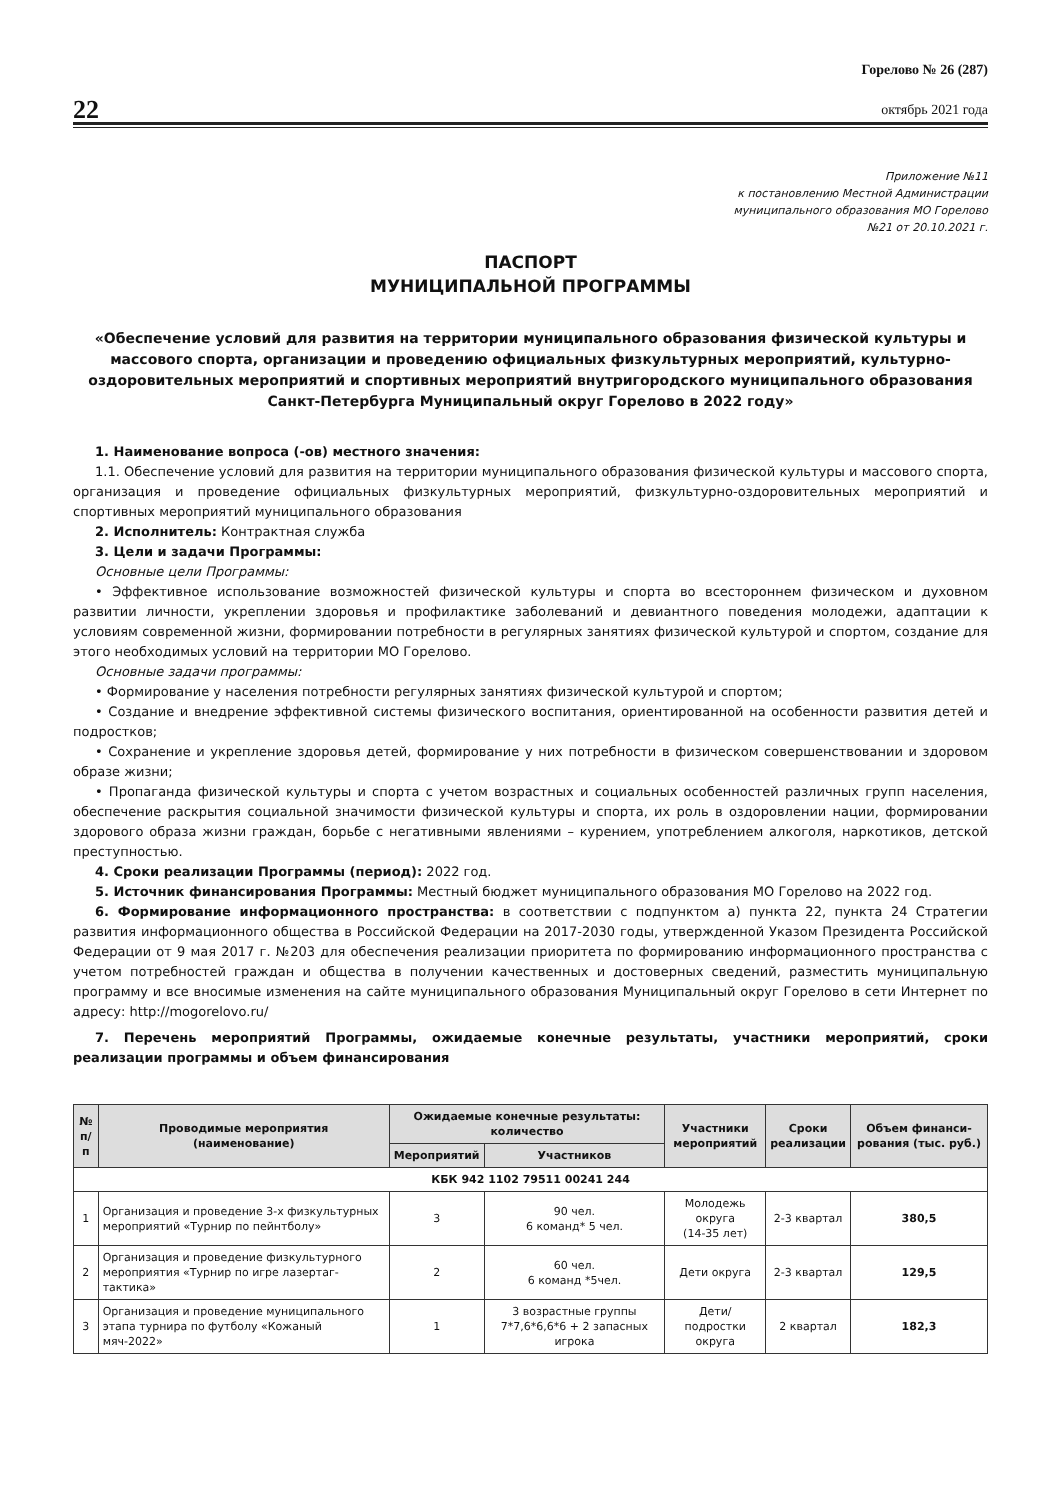22
Горелово № 26 (287)
октябрь 2021 года
Приложение №11
к постановлению Местной Администрации
муниципального образования МО Горелово
№21 от 20.10.2021 г.
ПАСПОРТ
МУНИЦИПАЛЬНОЙ ПРОГРАММЫ
«Обеспечение условий для развития на территории муниципального образования физической культуры и массового спорта, организации и проведению официальных физкультурных мероприятий, культурно-оздоровительных мероприятий и спортивных мероприятий внутригородского муниципального образования Санкт-Петербурга Муниципальный округ Горелово в 2022 году»
1. Наименование вопроса (-ов) местного значения:
1.1. Обеспечение условий для развития на территории муниципального образования физической культуры и массового спорта, организация и проведение официальных физкультурных мероприятий, физкультурно-оздоровительных мероприятий и спортивных мероприятий муниципального образования
2. Исполнитель: Контрактная служба
3. Цели и задачи Программы:
Основные цели Программы:
• Эффективное использование возможностей физической культуры и спорта во всестороннем физическом и духовном развитии личности, укреплении здоровья и профилактике заболеваний и девиантного поведения молодежи, адаптации к условиям современной жизни, формировании потребности в регулярных занятиях физической культурой и спортом, создание для этого необходимых условий на территории МО Горелово.
Основные задачи программы:
• Формирование у населения потребности регулярных занятиях физической культурой и спортом;
• Создание и внедрение эффективной системы физического воспитания, ориентированной на особенности развития детей и подростков;
• Сохранение и укрепление здоровья детей, формирование у них потребности в физическом совершенствовании и здоровом образе жизни;
• Пропаганда физической культуры и спорта с учетом возрастных и социальных особенностей различных групп населения, обеспечение раскрытия социальной значимости физической культуры и спорта, их роль в оздоровлении нации, формировании здорового образа жизни граждан, борьбе с негативными явлениями – курением, употреблением алкоголя, наркотиков, детской преступностью.
4. Сроки реализации Программы (период): 2022 год.
5. Источник финансирования Программы: Местный бюджет муниципального образования МО Горелово на 2022 год.
6. Формирование информационного пространства: в соответствии с подпунктом а) пункта 22, пункта 24 Стратегии развития информационного общества в Российской Федерации на 2017-2030 годы, утвержденной Указом Президента Российской Федерации от 9 мая 2017 г. №203 для обеспечения реализации приоритета по формированию информационного пространства с учетом потребностей граждан и общества в получении качественных и достоверных сведений, разместить муниципальную программу и все вносимые изменения на сайте муниципального образования Муниципальный округ Горелово в сети Интернет по адресу: http://mogorelovo.ru/
7. Перечень мероприятий Программы, ожидаемые конечные результаты, участники мероприятий, сроки реализации программы и объем финансирования
| № п/п | Проводимые мероприятия (наименование) | Ожидаемые конечные результаты: количество | | Участники мероприятий | Сроки реализации | Объем финанси-рования (тыс. руб.) |
| --- | --- | --- | --- | --- | --- | --- |
| | | Мероприятий | Участников | | | |
| КБК 942 1102 79511 00241 244 | | | | | | |
| 1 | Организация и проведение 3-х физкультурных мероприятий «Турнир по пейнтболу» | 3 | 90 чел. 6 команд* 5 чел. | Молодежь округа (14-35 лет) | 2-3 квартал | 380,5 |
| 2 | Организация и проведение физкультурного мероприятия «Турнир по игре лазертаг-тактика» | 2 | 60 чел. 6 команд *5чел. | Дети округа | 2-3 квартал | 129,5 |
| 3 | Организация и проведение муниципального этапа турнира по футболу «Кожаный мяч-2022» | 1 | 3 возрастные группы 7*7,6*6,6*6 + 2 запасных игрока | Дети/ подростки округа | 2 квартал | 182,3 |